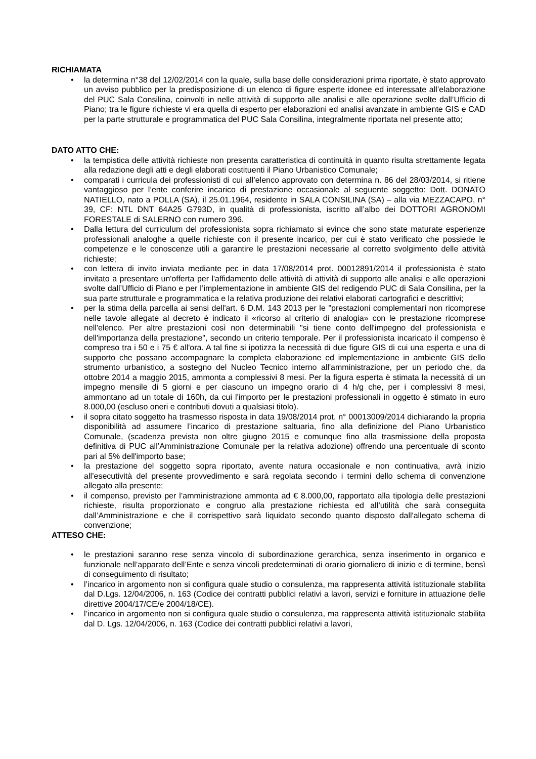RICHIAMATA
• la determina n°38 del 12/02/2014 con la quale, sulla base delle considerazioni prima riportate, è stato approvato un avviso pubblico per la predisposizione di un elenco di figure esperte idonee ed interessate all’elaborazione del PUC Sala Consilina, coinvolti in nelle attività di supporto alle analisi e alle operazione svolte dall’Ufficio di Piano; tra le figure richieste vi era quella di esperto per elaborazioni ed analisi avanzate in ambiente GIS e CAD per la parte strutturale e programmatica del PUC Sala Consilina, integralmente riportata nel presente atto;
DATO ATTO CHE:
• la tempistica delle attività richieste non presenta caratteristica di continuità in quanto risulta strettamente legata alla redazione degli atti e degli elaborati costituenti il Piano Urbanistico Comunale;
• comparati i curricula dei professionisti di cui all’elenco approvato con determina n. 86 del 28/03/2014, si ritiene vantaggioso per l’ente conferire incarico di prestazione occasionale al seguente soggetto: Dott. DONATO NATIELLO, nato a POLLA (SA), il 25.01.1964, residente in SALA CONSILINA (SA) – alla via MEZZACAPO, n° 39, CF: NTL DNT 64A25 G793D, in qualità di professionista, iscritto all’albo dei DOTTORI AGRONOMI FORESTALE di SALERNO con numero 396.
• Dalla lettura del curriculum del professionista sopra richiamato si evince che sono state maturate esperienze professionali analoghe a quelle richieste con il presente incarico, per cui è stato verificato che possiede le competenze e le conoscenze utili a garantire le prestazioni necessarie al corretto svolgimento delle attività richieste;
• con lettera di invito inviata mediante pec in data 17/08/2014 prot. 00012891/2014 il professionista è stato invitato a presentare un'offerta per l'affidamento delle attività di attività di supporto alle analisi e alle operazioni svolte dall’Ufficio di Piano e per l’implementazione in ambiente GIS del redigendo PUC di Sala Consilina, per la sua parte strutturale e programmatica e la relativa produzione dei relativi elaborati cartografici e descrittivi;
• per la stima della parcella ai sensi dell'art. 6 D.M. 143 2013 per le "prestazioni complementari non ricomprese nelle tavole allegate al decreto è indicato il «ricorso al criterio di analogia» con le prestazione ricomprese nell'elenco. Per altre prestazioni così non determinabili "si tiene conto dell'impegno del professionista e dell'importanza della prestazione", secondo un criterio temporale. Per il professionista incaricato il compenso è compreso tra i 50 e i 75 € all'ora. A tal fine si ipotizza la necessità di due figure GIS di cui una esperta e una di supporto che possano accompagnare la completa elaborazione ed implementazione in ambiente GIS dello strumento urbanistico, a sostegno del Nucleo Tecnico interno all'amministrazione, per un periodo che, da ottobre 2014 a maggio 2015, ammonta a complessivi 8 mesi. Per la figura esperta è stimata la necessità di un impegno mensile di 5 giorni e per ciascuno un impegno orario di 4 h/g che, per i complessivi 8 mesi, ammontano ad un totale di 160h, da cui l'importo per le prestazioni professionali in oggetto è stimato in euro 8.000,00 (escluso oneri e contributi dovuti a qualsiasi titolo).
• il sopra citato soggetto ha trasmesso risposta in data 19/08/2014 prot. n° 00013009/2014 dichiarando la propria disponibilità ad assumere l’incarico di prestazione saltuaria, fino alla definizione del Piano Urbanistico Comunale, (scadenza prevista non oltre giugno 2015 e comunque fino alla trasmissione della proposta definitiva di PUC all’Amministrazione Comunale per la relativa adozione) offrendo una percentuale di sconto pari al 5% dell'importo base;
• la prestazione del soggetto sopra riportato, avente natura occasionale e non continuativa, avrà inizio all’esecutività del presente provvedimento e sarà regolata secondo i termini dello schema di convenzione allegato alla presente;
• il compenso, previsto per l’amministrazione ammonta ad € 8.000,00, rapportato alla tipologia delle prestazioni richieste, risulta proporzionato e congruo alla prestazione richiesta ed all’utilità che sarà conseguita dall’Amministrazione e che il corrispettivo sarà liquidato secondo quanto disposto dall'allegato schema di convenzione;
ATTESO CHE:
• le prestazioni saranno rese senza vincolo di subordinazione gerarchica, senza inserimento in organico e funzionale nell’apparato dell’Ente e senza vincoli predeterminati di orario giornaliero di inizio e di termine, bensì di conseguimento di risultato;
• l’incarico in argomento non si configura quale studio o consulenza, ma rappresenta attività istituzionale stabilita dal D.Lgs. 12/04/2006, n. 163 (Codice dei contratti pubblici relativi a lavori, servizi e forniture in attuazione delle direttive 2004/17/CE/e 2004/18/CE).
• l’incarico in argomento non si configura quale studio o consulenza, ma rappresenta attività istituzionale stabilita dal D. Lgs. 12/04/2006, n. 163 (Codice dei contratti pubblici relativi a lavori,